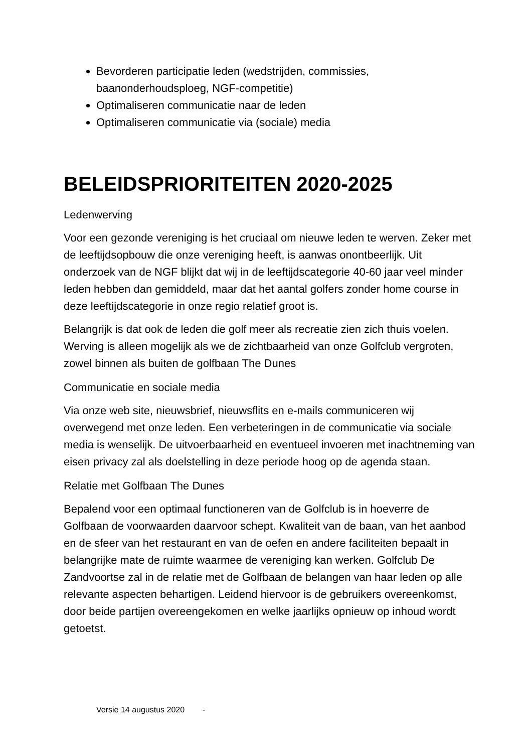Bevorderen participatie leden (wedstrijden, commissies, baanonderhoudsploeg, NGF-competitie)
Optimaliseren communicatie naar de leden
Optimaliseren communicatie via (sociale) media
BELEIDSPRIORITEITEN 2020-2025
Ledenwerving
Voor een gezonde vereniging is het cruciaal om nieuwe leden te werven. Zeker met de leeftijdsopbouw die onze vereniging heeft, is aanwas onontbeerlijk. Uit onderzoek van de NGF blijkt dat wij in de leeftijdscategorie 40-60 jaar veel minder leden hebben dan gemiddeld, maar dat het aantal golfers zonder home course in deze leeftijdscategorie in onze regio relatief groot is.
Belangrijk is dat ook de leden die golf meer als recreatie zien zich thuis voelen. Werving is alleen mogelijk als we de zichtbaarheid van onze Golfclub vergroten, zowel binnen als buiten de golfbaan The Dunes
Communicatie en sociale media
Via onze web site, nieuwsbrief, nieuwsflits en e-mails communiceren wij overwegend met onze leden. Een verbeteringen in de communicatie via sociale media is wenselijk. De uitvoerbaarheid en eventueel invoeren met inachtneming van eisen privacy zal als doelstelling in deze periode hoog op de agenda staan.
Relatie met Golfbaan The Dunes
Bepalend voor een optimaal functioneren van de Golfclub is in hoeverre de Golfbaan de voorwaarden daarvoor schept. Kwaliteit van de baan, van het aanbod en de sfeer van het restaurant en van de oefen en andere faciliteiten bepaalt in belangrijke mate de ruimte waarmee de vereniging kan werken. Golfclub De Zandvoortse zal in de relatie met de Golfbaan de belangen van haar leden op alle relevante aspecten behartigen. Leidend hiervoor is de gebruikers overeenkomst, door beide partijen overeengekomen en welke jaarlijks opnieuw op inhoud wordt getoetst.
Versie 14 augustus 2020 -